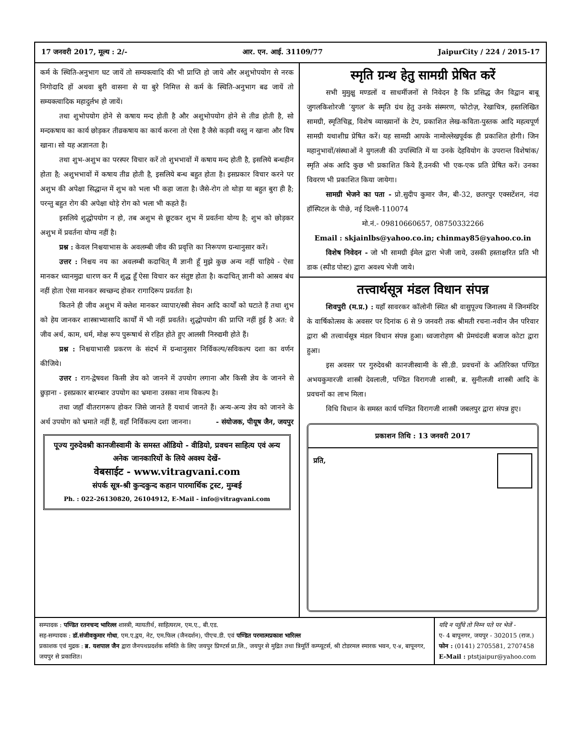17 जनवरी 2017, मूल्य : 2/- आर. एन. आई. 31109/77 JaipurCity / 224 / 2015-17
कर्म के स्थिति-अनुभाग घट जायें तो सम्यक्त्वादि की भी प्राप्ति हो जाये और अशुभोपयोग से नरक निगोदादि हों अथवा बुरी वासना से या बुरे निमित्त से कर्म के स्थिति-अनुभाग बढ जायें तो सम्यक्त्वादिक महादुर्लभ हो जायें।
तथा शुभोपयोग होने से कषाय मन्द होती है और अशुभोपयोग होने से तीव्र होती है, सो मन्दकषाय का कार्य छोड़कर तीव्रकषाय का कार्य करना तो ऐसा है जैसे कड़वी वस्तु न खाना और विष खाना। सो यह अज्ञानता है।
तथा शुभ-अशुभ का परस्पर विचार करें तो शुभभावों में कषाय मन्द होती है, इसलिये बन्धहीन होता है; अशुभभावों में कषाय तीव्र होती है, इसलिये बन्ध बहुत होता है। इसप्रकार विचार करने पर अशुभ की अपेक्षा सिद्धान्त में शुभ को भला भी कहा जाता है। जैसे-रोग तो थोड़ा या बहुत बुरा ही है; परन्तु बहुत रोग की अपेक्षा थोड़े रोग को भला भी कहते हैं।
इसलिये शुद्धोपयोग न हो, तब अशुभ से छूटकर शुभ में प्रवर्तना योग्य है; शुभ को छोड़कर अशुभ में प्रवर्तना योग्य नहीं है।
प्रश्न : केवल निश्चयाभास के अवलम्बी जीव की प्रवृत्ति का निरूपण ग्रन्थानुसार करें।
उत्तर : निश्चय नय का अवलम्बी कदाचित् मैं ज्ञानी हूँ मुझे कुछ अन्य नहीं चाहिये - ऐसा मानकर ध्यानमुद्रा धारण कर मैं शुद्ध हूँ ऐसा विचार कर संतुष्ट होता है। कदाचित् ज्ञानी को आस्रव बंध नहीं होता ऐसा मानकर स्वच्छन्द होकर रागादिरूप प्रवर्तता है।
कितने ही जीव अशुभ में क्लेश मानकर व्यापार/स्त्री सेवन आदि कार्यों को घटाते हैं तथा शुभ को हेय जानकर शास्त्राभ्यासादि कार्यों में भी नहीं प्रवर्तते। शुद्धोपयोग की प्राप्ति नहीं हुई है अत: वे जीव अर्थ, काम, धर्म, मोक्ष रूप पुरूषार्थ से रहित होते हुए आलसी निरुद्यमी होते हैं।
प्रश्न : निश्चयाभासी प्रकरण के संदर्भ में ग्रन्थानुसार निर्विकल्प/सविकल्प दशा का वर्णन कीजिये।
उत्तर : राग-द्वेषवश किसी ज्ञेय को जानने में उपयोग लगाना और किसी ज्ञेय के जानने से छुड़ाना - इसप्रकार बारम्बार उपयोग का भ्रमाना उसका नाम विकल्प है।
तथा जहाँ वीतरागरूप होकर जिसे जानते हैं यथार्थ जानते हैं। अन्य-अन्य ज्ञेय को जानने के अर्थ उपयोग को भ्रमाते नहीं हैं, वहाँ निर्विकल्प दशा जानना। - संयोजक, पीयूष जैन, जयपुर
पूज्य गुरुदेवश्री कानजीस्वामी के समस्त ऑडियो - वीडियो, प्रवचन साहित्य एवं अन्य अनेक जानकारियों के लिये अवश्य देखें-
वेबसाईट - www.vitragvani.com
संपर्क सूत्र-श्री कुन्दकुन्द कहान पारमार्थिक ट्रस्ट, मुम्बई
Ph. : 022-26130820, 26104912, E-Mail - info@vitragvani.com
स्मृति ग्रन्थ हेतु सामग्री प्रेषित करें
सभी मुमुक्षु मण्डलों व साधर्मीजनों से निवेदन है कि प्रसिद्ध जैन विद्वान बाबू जुगलकिशोरजी ‘युगल’ के स्मृति ग्रंथ हेतु उनके संस्मरण, फोटोज़, रेखाचित्र, हस्तलिखित सामग्री, स्मृतिचिह्न, विशेष व्याख्यानों के टेप, प्रकाशित लेख-कविता-पुस्तक आदि महत्वपूर्ण सामग्री यथाशीघ्र प्रेषित करें। यह सामग्री आपके नामोल्लेखपूर्वक ही प्रकाशित होगी। जिन महानुभावों/संस्थाओं ने युगलजी की उपस्थिति में या उनके देहवियोग के उपरान्त विशेषांक/स्मृति अंक आदि कुछ भी प्रकाशित किये हैं,उनकी भी एक-एक प्रति प्रेषित करें। उनका विवरण भी प्रकाशित किया जायेगा।
सामग्री भेजने का पता - प्रो.सुदीप कुमार जैन, बी-32, छतरपुर एक्सटेंशन, नंदा हॉस्पिटल के पीछे, नई दिल्ली-110074
मो.नं.- 09810660657, 08750332266
Email : skjainlbs@yahoo.co.in; chinmay85@yahoo.co.in
विशेष निवेदन - जो भी सामग्री ईमेल द्वारा भेजी जाये, उसकी हस्ताक्षरित प्रति भी डाक (स्पीड पोस्ट) द्वारा अवश्य भेजी जाये।
तत्त्वार्थसूत्र मंडल विधान संपन्न
शिवपुरी (म.प्र.) : यहाँ सावरकर कॉलोनी स्थित श्री वासुपूज्य जिनालय में जिनमंदिर के वार्षिकोत्सव के अवसर पर दिनांक 6 से 9 जनवरी तक श्रीमती रचना-नवीन जैन परिवार द्वारा श्री तत्त्वार्थसूत्र मंडल विधान संपन्न हुआ। ध्वजारोहण श्री प्रेमचंदजी बजाज कोटा द्वारा हुआ।
इस अवसर पर गुरुदेवश्री कानजीस्वामी के सी.डी. प्रवचनों के अतिरिक्त पण्डित अभयकुमारजी शास्त्री देवलाली, पण्डित विरागजी शास्त्री, ब्र. सुनीलजी शास्त्री आदि के प्रवचनों का लाभ मिला।
विधि विधान के समस्त कार्य पण्डित विरागजी शास्त्री जबलपुर द्वारा संपन्न हुए।
प्रकाशन तिथि : 13 जनवरी 2017
प्रति,
सम्पादक : पण्डित रतनचन्द भारिल्ल शास्त्री, न्यायतीर्थ, साहित्यरत्न, एम.ए., बी.एड.
सह-सम्पादक : डॉ.संजीवकुमार गोधा, एम.ए.द्वय, नेट, एम.फिल (जैनदर्शन), पीएच.डी. एवं पण्डित परमात्मप्रकाश भारिल्ल
प्रकाशक एवं मुद्रक : ब्र. यशपाल जैन द्वारा जैनपथप्रदर्शक समिति के लिए जयपुर प्रिण्टर्स प्रा.लि., जयपुर से मुद्रित तथा त्रिमूर्ति कम्प्यूटर्स, श्री टोडरमल स्मारक भवन, ए-४, बापूनगर, जयपुर से प्रकाशित।
यदि न पहुँचे तो निम्न पते पर भेजें -
ए- 4 बापूनगर, जयपुर - 302015 (राज.)
फोन : (0141) 2705581, 2707458
E-Mail : ptstjaipur@yahoo.com